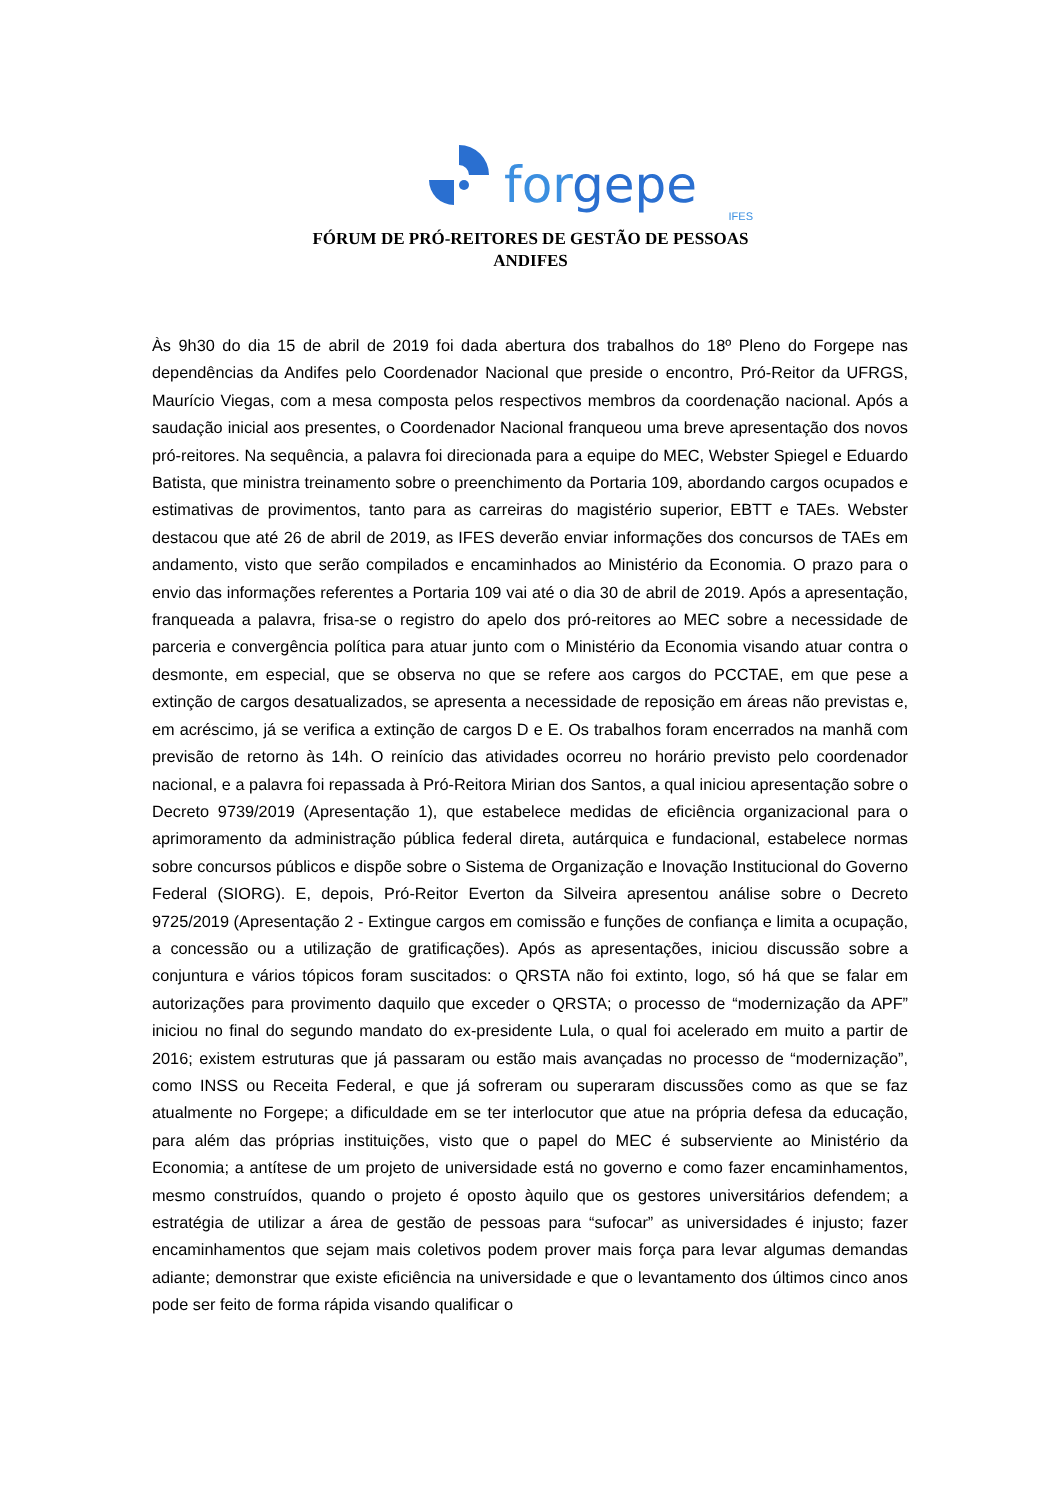forgepe
IFES
FÓRUM DE PRÓ-REITORES DE GESTÃO DE PESSOAS
ANDIFES
Às 9h30 do dia 15 de abril de 2019 foi dada abertura dos trabalhos do 18º Pleno do Forgepe nas dependências da Andifes pelo Coordenador Nacional que preside o encontro, Pró-Reitor da UFRGS, Maurício Viegas, com a mesa composta pelos respectivos membros da coordenação nacional. Após a saudação inicial aos presentes, o Coordenador Nacional franqueou uma breve apresentação dos novos pró-reitores. Na sequência, a palavra foi direcionada para a equipe do MEC, Webster Spiegel e Eduardo Batista, que ministra treinamento sobre o preenchimento da Portaria 109, abordando cargos ocupados e estimativas de provimentos, tanto para as carreiras do magistério superior, EBTT e TAEs. Webster destacou que até 26 de abril de 2019, as IFES deverão enviar informações dos concursos de TAEs em andamento, visto que serão compilados e encaminhados ao Ministério da Economia. O prazo para o envio das informações referentes a Portaria 109 vai até o dia 30 de abril de 2019. Após a apresentação, franqueada a palavra, frisa-se o registro do apelo dos pró-reitores ao MEC sobre a necessidade de parceria e convergência política para atuar junto com o Ministério da Economia visando atuar contra o desmonte, em especial, que se observa no que se refere aos cargos do PCCTAE, em que pese a extinção de cargos desatualizados, se apresenta a necessidade de reposição em áreas não previstas e, em acréscimo, já se verifica a extinção de cargos D e E. Os trabalhos foram encerrados na manhã com previsão de retorno às 14h. O reinício das atividades ocorreu no horário previsto pelo coordenador nacional, e a palavra foi repassada à Pró-Reitora Mirian dos Santos, a qual iniciou apresentação sobre o Decreto 9739/2019 (Apresentação 1), que estabelece medidas de eficiência organizacional para o aprimoramento da administração pública federal direta, autárquica e fundacional, estabelece normas sobre concursos públicos e dispõe sobre o Sistema de Organização e Inovação Institucional do Governo Federal (SIORG). E, depois, Pró-Reitor Everton da Silveira apresentou análise sobre o Decreto 9725/2019 (Apresentação 2 - Extingue cargos em comissão e funções de confiança e limita a ocupação, a concessão ou a utilização de gratificações). Após as apresentações, iniciou discussão sobre a conjuntura e vários tópicos foram suscitados: o QRSTA não foi extinto, logo, só há que se falar em autorizações para provimento daquilo que exceder o QRSTA; o processo de “modernização da APF” iniciou no final do segundo mandato do ex-presidente Lula, o qual foi acelerado em muito a partir de 2016; existem estruturas que já passaram ou estão mais avançadas no processo de “modernização”, como INSS ou Receita Federal, e que já sofreram ou superaram discussões como as que se faz atualmente no Forgepe; a dificuldade em se ter interlocutor que atue na própria defesa da educação, para além das próprias instituições, visto que o papel do MEC é subserviente ao Ministério da Economia; a antítese de um projeto de universidade está no governo e como fazer encaminhamentos, mesmo construídos, quando o projeto é oposto àquilo que os gestores universitários defendem; a estratégia de utilizar a área de gestão de pessoas para “sufocar” as universidades é injusto; fazer encaminhamentos que sejam mais coletivos podem prover mais força para levar algumas demandas adiante; demonstrar que existe eficiência na universidade e que o levantamento dos últimos cinco anos pode ser feito de forma rápida visando qualificar o